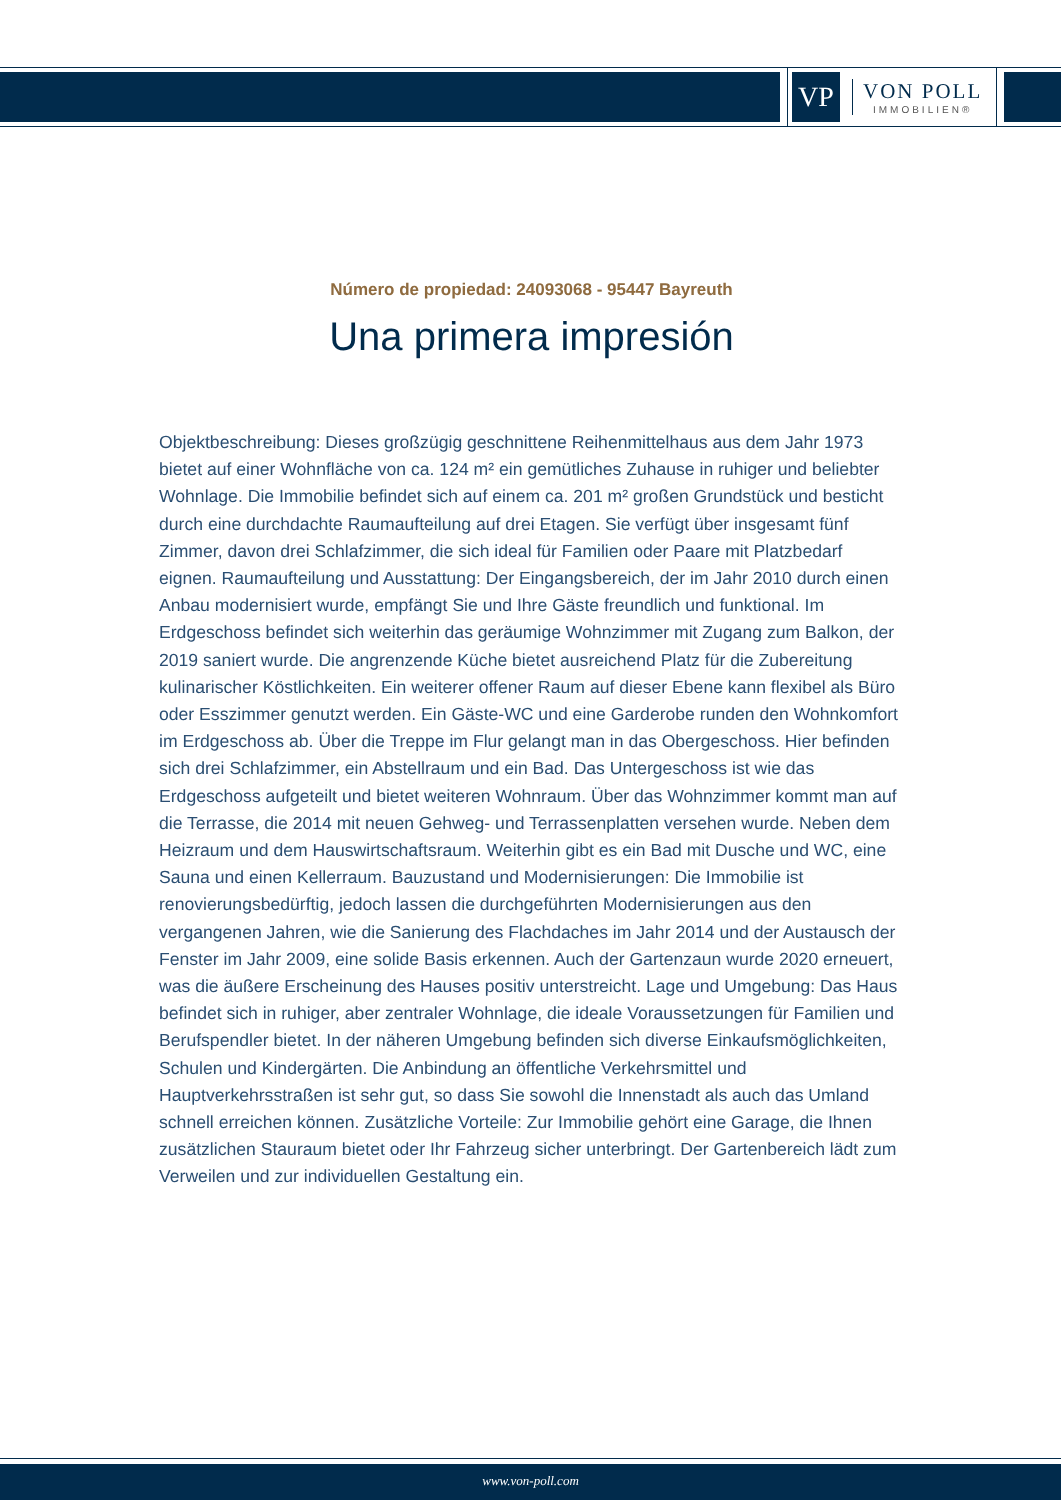VP
VON POLL
IMMOBILIEN®
Número de propiedad: 24093068 - 95447 Bayreuth
Una primera impresión
Objektbeschreibung: Dieses großzügig geschnittene Reihenmittelhaus aus dem Jahr 1973 bietet auf einer Wohnfläche von ca. 124 m² ein gemütliches Zuhause in ruhiger und beliebter Wohnlage. Die Immobilie befindet sich auf einem ca. 201 m² großen Grundstück und besticht durch eine durchdachte Raumaufteilung auf drei Etagen. Sie verfügt über insgesamt fünf Zimmer, davon drei Schlafzimmer, die sich ideal für Familien oder Paare mit Platzbedarf eignen. Raumaufteilung und Ausstattung: Der Eingangsbereich, der im Jahr 2010 durch einen Anbau modernisiert wurde, empfängt Sie und Ihre Gäste freundlich und funktional. Im Erdgeschoss befindet sich weiterhin das geräumige Wohnzimmer mit Zugang zum Balkon, der 2019 saniert wurde. Die angrenzende Küche bietet ausreichend Platz für die Zubereitung kulinarischer Köstlichkeiten. Ein weiterer offener Raum auf dieser Ebene kann flexibel als Büro oder Esszimmer genutzt werden. Ein Gäste-WC und eine Garderobe runden den Wohnkomfort im Erdgeschoss ab. Über die Treppe im Flur gelangt man in das Obergeschoss. Hier befinden sich drei Schlafzimmer, ein Abstellraum und ein Bad. Das Untergeschoss ist wie das Erdgeschoss aufgeteilt und bietet weiteren Wohnraum. Über das Wohnzimmer kommt man auf die Terrasse, die 2014 mit neuen Gehweg- und Terrassenplatten versehen wurde. Neben dem Heizraum und dem Hauswirtschaftsraum. Weiterhin gibt es ein Bad mit Dusche und WC, eine Sauna und einen Kellerraum. Bauzustand und Modernisierungen: Die Immobilie ist renovierungsbedürftig, jedoch lassen die durchgeführten Modernisierungen aus den vergangenen Jahren, wie die Sanierung des Flachdaches im Jahr 2014 und der Austausch der Fenster im Jahr 2009, eine solide Basis erkennen. Auch der Gartenzaun wurde 2020 erneuert, was die äußere Erscheinung des Hauses positiv unterstreicht. Lage und Umgebung: Das Haus befindet sich in ruhiger, aber zentraler Wohnlage, die ideale Voraussetzungen für Familien und Berufspendler bietet. In der näheren Umgebung befinden sich diverse Einkaufsmöglichkeiten, Schulen und Kindergärten. Die Anbindung an öffentliche Verkehrsmittel und Hauptverkehrsstraßen ist sehr gut, so dass Sie sowohl die Innenstadt als auch das Umland schnell erreichen können. Zusätzliche Vorteile: Zur Immobilie gehört eine Garage, die Ihnen zusätzlichen Stauraum bietet oder Ihr Fahrzeug sicher unterbringt. Der Gartenbereich lädt zum Verweilen und zur individuellen Gestaltung ein.
www.von-poll.com